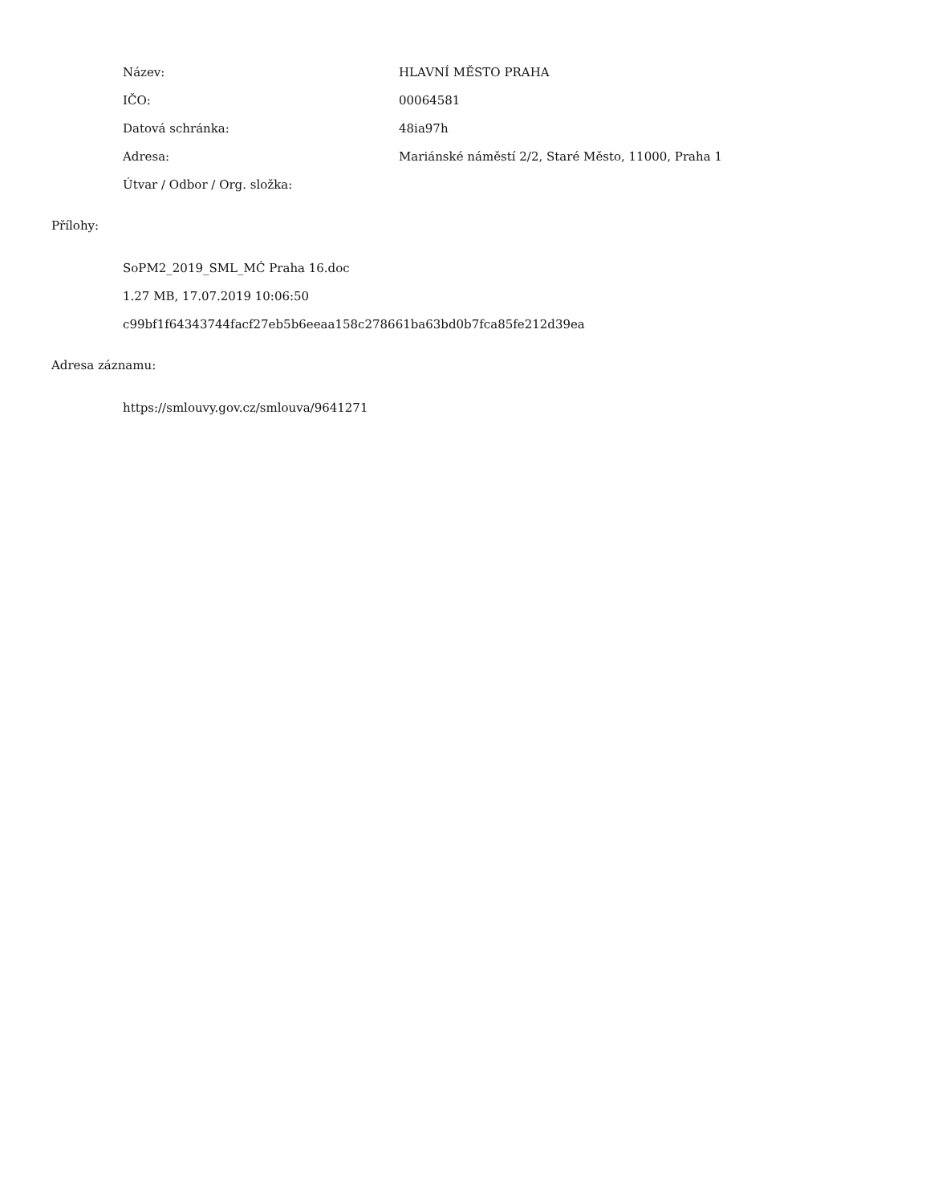Název: HLAVNÍ MĚSTO PRAHA
IČO: 00064581
Datová schránka: 48ia97h
Adresa:
Mariánské náměstí 2/2, Staré Město, 11000, Praha 1
Útvar / Odbor / Org. složka:
Přílohy:
SoPM2_2019_SML_MĆ Praha 16.doc
1.27 MB, 17.07.2019 10:06:50
c99bf1f64343744facf27eb5b6eeaa158c278661ba63bd0b7fca85fe212d39ea
Adresa záznamu:
https://smlouvy.gov.cz/smlouva/9641271